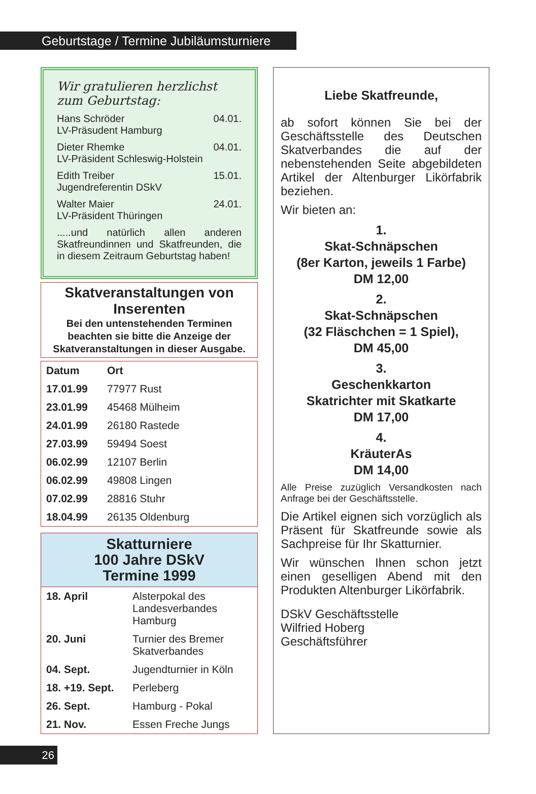Geburtstage / Termine Jubiläumsturniere
Wir gratulieren herzlichst
zum Geburtstag:
Hans Schröder 04.01.
LV-Präsudent Hamburg
Dieter Rhemke 04.01.
LV-Präsident Schleswig-Holstein
Edith Treiber 15.01.
Jugendreferentin DSkV
Walter Maier 24.01.
LV-Präsident Thüringen
.....und natürlich allen anderen Skatfreundinnen und Skatfreunden, die in diesem Zeitraum Geburtstag haben!
Skatveranstaltungen von Inserenten
Bei den untenstehenden Terminen beachten sie bitte die Anzeige der Skatveranstaltungen in dieser Ausgabe.
| Datum | Ort |
| --- | --- |
| 17.01.99 | 77977 Rust |
| 23.01.99 | 45468 Mülheim |
| 24.01.99 | 26180 Rastede |
| 27.03.99 | 59494 Soest |
| 06.02.99 | 12107 Berlin |
| 06.02.99 | 49808 Lingen |
| 07.02.99 | 28816 Stuhr |
| 18.04.99 | 26135 Oldenburg |
Skatturniere
100 Jahre DSkV
Termine 1999
| 18. April | Alsterpokal des Landesverbandes Hamburg |
| 20. Juni | Turnier des Bremer Skatverbandes |
| 04. Sept. | Jugendturnier in Köln |
| 18. +19. Sept. | Perleberg |
| 26. Sept. | Hamburg - Pokal |
| 21. Nov. | Essen Freche Jungs |
Liebe Skatfreunde,
ab sofort können Sie bei der Geschäftsstelle des Deutschen Skatverbandes die auf der nebenstehenden Seite abgebildeten Artikel der Altenburger Likörfabrik beziehen.
Wir bieten an:
1.
Skat-Schnäpschen
(8er Karton, jeweils 1 Farbe)
DM 12,00
2.
Skat-Schnäpschen
(32 Fläschchen = 1 Spiel),
DM 45,00
3.
Geschenkkarton
Skatrichter mit Skatkarte
DM 17,00
4.
KräuterAs
DM 14,00
Alle Preise zuzüglich Versandkosten nach Anfrage bei der Geschäftsstelle.
Die Artikel eignen sich vorzüglich als Präsent für Skatfreunde sowie als Sachpreise für Ihr Skatturnier.
Wir wünschen Ihnen schon jetzt einen geselligen Abend mit den Produkten Altenburger Likörfabrik.
DSkV Geschäftsstelle
Wilfried Hoberg
Geschäftsführer
26